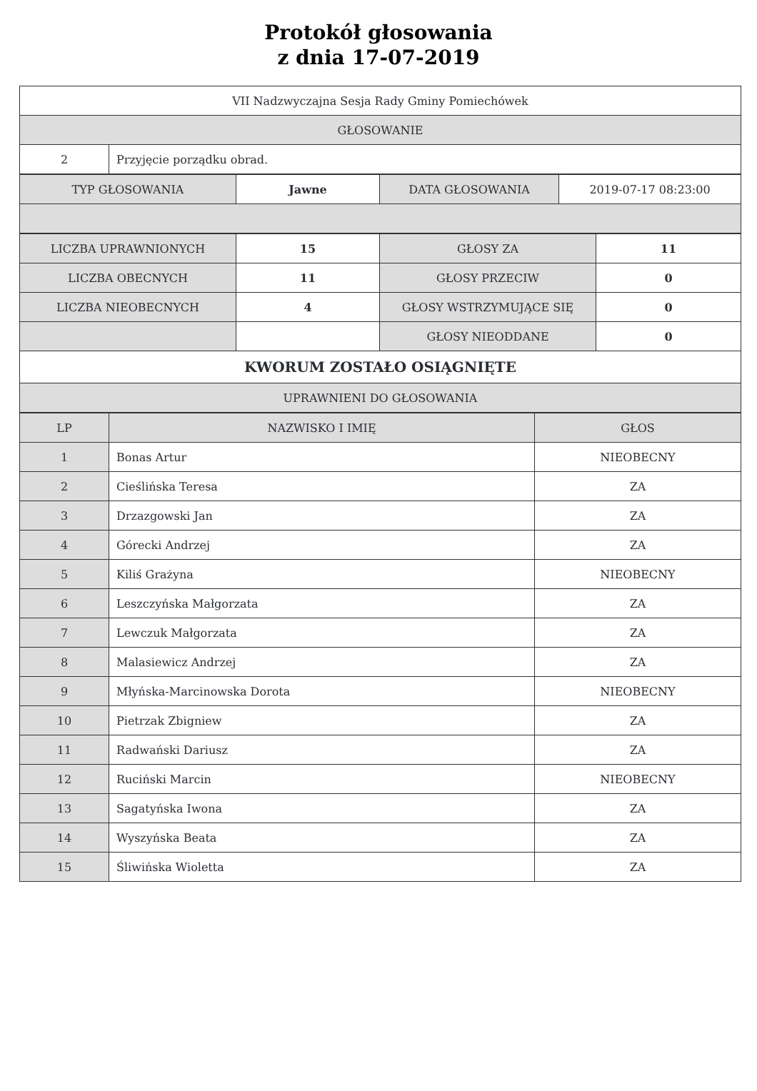Protokół głosowania
z dnia 17-07-2019
| VII Nadzwyczajna Sesja Rady Gminy Pomiechówek | |
| GŁOSOWANIE | |
| 2 | Przyjęcie porządku obrad. |
| TYP GŁOSOWANIA | Jawne | DATA GŁOSOWANIA | 2019-07-17 08:23:00 |
| LICZBA UPRAWNIONYCH | 15 | GŁOSY ZA | 11 |
| LICZBA OBECNYCH | 11 | GŁOSY PRZECIW | 0 |
| LICZBA NIEOBECNYCH | 4 | GŁOSY WSTRZYMUJĄCE SIĘ | 0 |
| | | GŁOSY NIEODDANE | 0 |
| KWORUM ZOSTAŁO OSIĄGNIĘTE | | | |
| UPRAWNIENI DO GŁOSOWANIA | | | |
| LP | NAZWISKO I IMIĘ | GŁOS |
| --- | --- | --- |
| 1 | Bonas Artur | NIEOBECNY |
| 2 | Cieślińska Teresa | ZA |
| 3 | Drzazgowski Jan | ZA |
| 4 | Górecki Andrzej | ZA |
| 5 | Kiliś Grażyna | NIEOBECNY |
| 6 | Leszczyńska Małgorzata | ZA |
| 7 | Lewczuk Małgorzata | ZA |
| 8 | Malasiewicz Andrzej | ZA |
| 9 | Młyńska-Marcinowska Dorota | NIEOBECNY |
| 10 | Pietrzak Zbigniew | ZA |
| 11 | Radwański Dariusz | ZA |
| 12 | Ruciński Marcin | NIEOBECNY |
| 13 | Sagatyńska Iwona | ZA |
| 14 | Wyszyńska Beata | ZA |
| 15 | Śliwińska Wioletta | ZA |